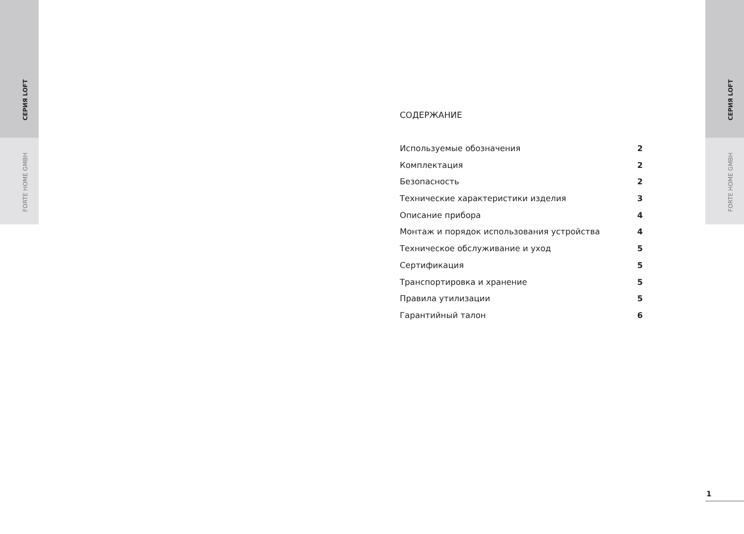СЕРИЯ LOFT
FORTE HOME GMBH
СЕРИЯ LOFT
FORTE HOME GMBH
СОДЕРЖАНИЕ
Используемые обозначения 2
Комплектация 2
Безопасность 2
Технические характеристики изделия 3
Описание прибора 4
Монтаж и порядок использования устройства 4
Техническое обслуживание и уход 5
Сертификация 5
Транспортировка и хранение 5
Правила утилизации 5
Гарантийный талон 6
1